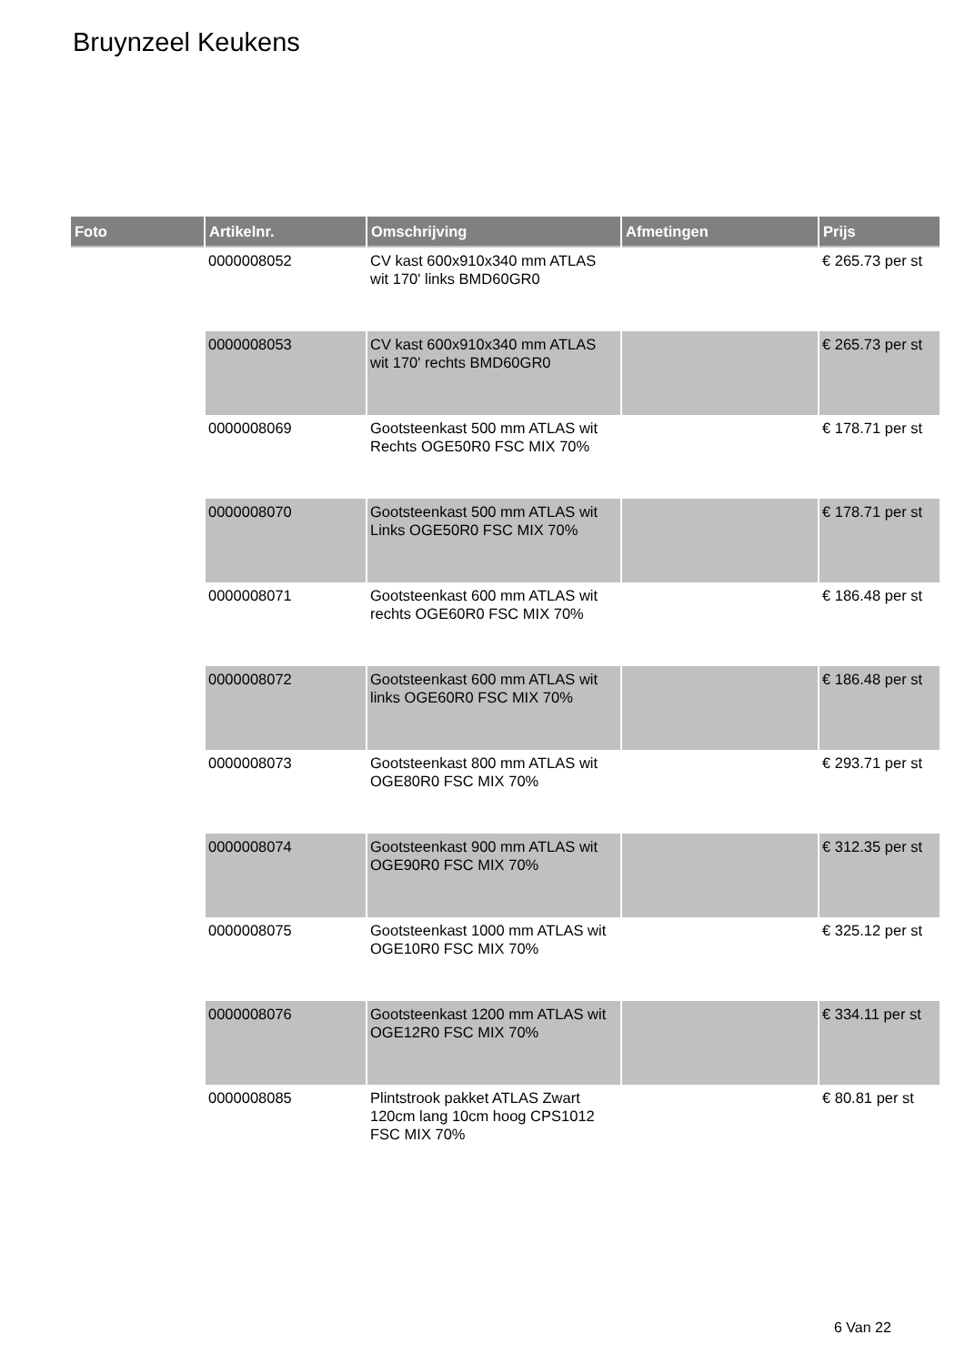Bruynzeel Keukens
| Foto | Artikelnr. | Omschrijving | Afmetingen | Prijs |
| --- | --- | --- | --- | --- |
| | 0000008052 | CV kast 600x910x340 mm ATLAS wit 170' links BMD60GR0 | | € 265.73 per st |
| | 0000008053 | CV kast 600x910x340 mm ATLAS wit 170' rechts BMD60GR0 | | € 265.73 per st |
| | 0000008069 | Gootsteenkast 500 mm ATLAS wit Rechts OGE50R0 FSC MIX 70% | | € 178.71 per st |
| | 0000008070 | Gootsteenkast 500 mm ATLAS wit Links OGE50R0 FSC MIX 70% | | € 178.71 per st |
| | 0000008071 | Gootsteenkast 600 mm ATLAS wit rechts OGE60R0 FSC MIX 70% | | € 186.48 per st |
| | 0000008072 | Gootsteenkast 600 mm ATLAS wit links OGE60R0 FSC MIX 70% | | € 186.48 per st |
| | 0000008073 | Gootsteenkast 800 mm ATLAS wit OGE80R0 FSC MIX 70% | | € 293.71 per st |
| | 0000008074 | Gootsteenkast 900 mm ATLAS wit OGE90R0 FSC MIX 70% | | € 312.35 per st |
| | 0000008075 | Gootsteenkast 1000 mm ATLAS wit OGE10R0 FSC MIX 70% | | € 325.12 per st |
| | 0000008076 | Gootsteenkast 1200 mm ATLAS wit OGE12R0 FSC MIX 70% | | € 334.11 per st |
| | 0000008085 | Plintstrook pakket ATLAS Zwart 120cm lang 10cm hoog CPS1012 FSC MIX 70% | | € 80.81 per st |
6 Van 22